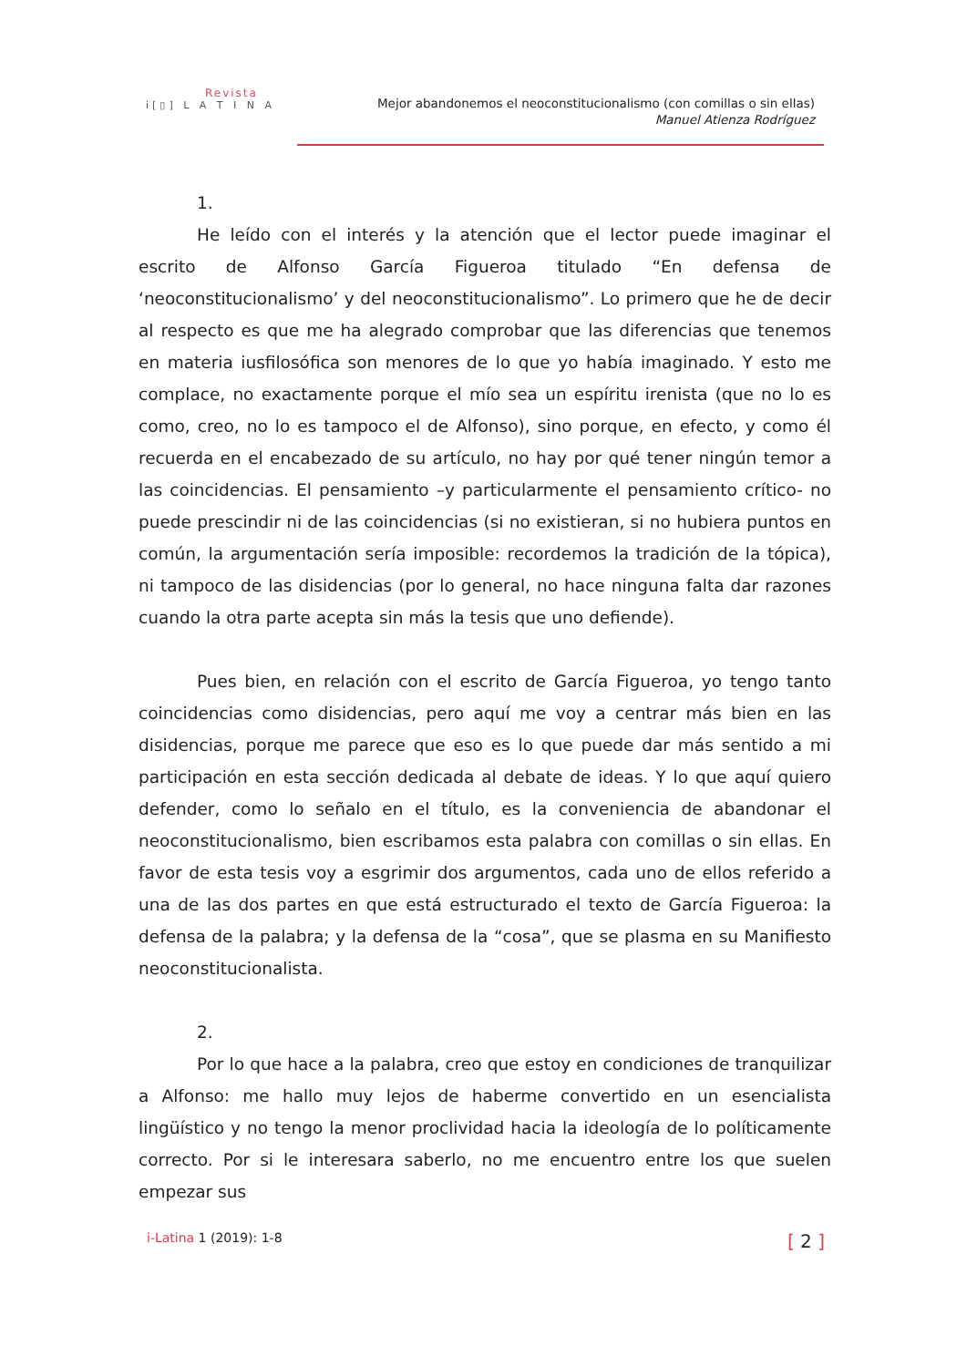Revista
i[▯] L A T I N A
Mejor abandonemos el neoconstitucionalismo (con comillas o sin ellas)
Manuel Atienza Rodríguez
1.
He leído con el interés y la atención que el lector puede imaginar el escrito de Alfonso García Figueroa titulado “En defensa de ‘neoconstitucionalismo’ y del neoconstitucionalismo”. Lo primero que he de decir al respecto es que me ha alegrado comprobar que las diferencias que tenemos en materia iusfilosófica son menores de lo que yo había imaginado. Y esto me complace, no exactamente porque el mío sea un espíritu irenista (que no lo es como, creo, no lo es tampoco el de Alfonso), sino porque, en efecto, y como él recuerda en el encabezado de su artículo, no hay por qué tener ningún temor a las coincidencias. El pensamiento –y particularmente el pensamiento crítico- no puede prescindir ni de las coincidencias (si no existieran, si no hubiera puntos en común, la argumentación sería imposible: recordemos la tradición de la tópica), ni tampoco de las disidencias (por lo general, no hace ninguna falta dar razones cuando la otra parte acepta sin más la tesis que uno defiende).
Pues bien, en relación con el escrito de García Figueroa, yo tengo tanto coincidencias como disidencias, pero aquí me voy a centrar más bien en las disidencias, porque me parece que eso es lo que puede dar más sentido a mi participación en esta sección dedicada al debate de ideas. Y lo que aquí quiero defender, como lo señalo en el título, es la conveniencia de abandonar el neoconstitucionalismo, bien escribamos esta palabra con comillas o sin ellas. En favor de esta tesis voy a esgrimir dos argumentos, cada uno de ellos referido a una de las dos partes en que está estructurado el texto de García Figueroa: la defensa de la palabra; y la defensa de la “cosa”, que se plasma en su Manifiesto neoconstitucionalista.
2.
Por lo que hace a la palabra, creo que estoy en condiciones de tranquilizar a Alfonso: me hallo muy lejos de haberme convertido en un esencialista lingüístico y no tengo la menor proclividad hacia la ideología de lo políticamente correcto. Por si le interesara saberlo, no me encuentro entre los que suelen empezar sus
i-Latina 1 (2019): 1-8 [ 2 ]